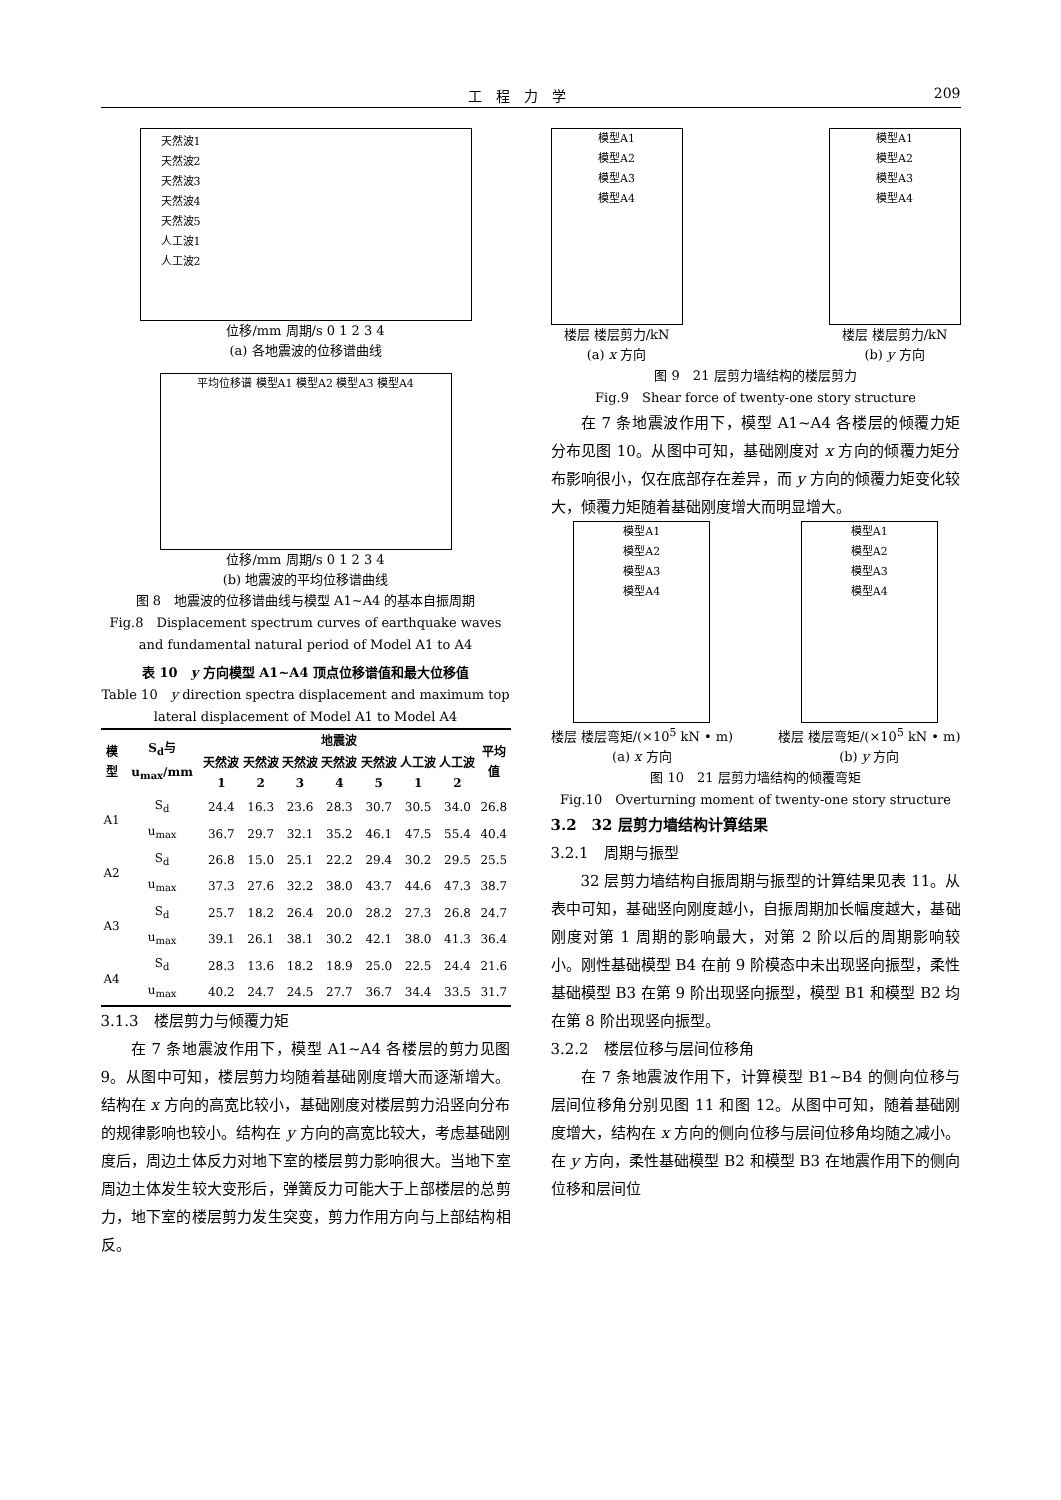工　程　力　学 209
天然波1
天然波2
天然波3
天然波4
天然波5
人工波1
人工波2
位移/mm 周期/s 0 1 2 3 4
(a) 各地震波的位移谱曲线
平均位移谱 模型A1 模型A2 模型A3 模型A4
位移/mm 周期/s 0 1 2 3 4
(b) 地震波的平均位移谱曲线
图 8　地震波的位移谱曲线与模型 A1~A4 的基本自振周期
Fig.8　Displacement spectrum curves of earthquake waves and fundamental natural period of Model A1 to A4
表 10　y 方向模型 A1~A4 顶点位移谱值和最大位移值
Table 10　y direction spectra displacement and maximum top lateral displacement of Model A1 to Model A4
| 模型 | S<sub>d</sub>与 u<sub>max</sub>/mm | 地震波 | | | | | | | 平均值 |
| --- | --- | --- | --- | --- | --- | --- | --- | --- | --- |
| | | 天然波 1 | 天然波 2 | 天然波 3 | 天然波 4 | 天然波 5 | 人工波 1 | 人工波 2 | |
| A1 | S<sub>d</sub> | 24.4 | 16.3 | 23.6 | 28.3 | 30.7 | 30.5 | 34.0 | 26.8 |
| | u<sub>max</sub> | 36.7 | 29.7 | 32.1 | 35.2 | 46.1 | 47.5 | 55.4 | 40.4 |
| A2 | S<sub>d</sub> | 26.8 | 15.0 | 25.1 | 22.2 | 29.4 | 30.2 | 29.5 | 25.5 |
| | u<sub>max</sub> | 37.3 | 27.6 | 32.2 | 38.0 | 43.7 | 44.6 | 47.3 | 38.7 |
| A3 | S<sub>d</sub> | 25.7 | 18.2 | 26.4 | 20.0 | 28.2 | 27.3 | 26.8 | 24.7 |
| | u<sub>max</sub> | 39.1 | 26.1 | 38.1 | 30.2 | 42.1 | 38.0 | 41.3 | 36.4 |
| A4 | S<sub>d</sub> | 28.3 | 13.6 | 18.2 | 18.9 | 25.0 | 22.5 | 24.4 | 21.6 |
| | u<sub>max</sub> | 40.2 | 24.7 | 24.5 | 27.7 | 36.7 | 34.4 | 33.5 | 31.7 |
3.1.3　楼层剪力与倾覆力矩
在 7 条地震波作用下，模型 A1~A4 各楼层的剪力见图 9。从图中可知，楼层剪力均随着基础刚度增大而逐渐增大。结构在 x 方向的高宽比较小，基础刚度对楼层剪力沿竖向分布的规律影响也较小。结构在 y 方向的高宽比较大，考虑基础刚度后，周边土体反力对地下室的楼层剪力影响很大。当地下室周边土体发生较大变形后，弹簧反力可能大于上部楼层的总剪力，地下室的楼层剪力发生突变，剪力作用方向与上部结构相反。
模型A1
模型A2
模型A3
模型A4
楼层 楼层剪力/kN
(a) x 方向
模型A1
模型A2
模型A3
模型A4
楼层 楼层剪力/kN
(b) y 方向
图 9　21 层剪力墙结构的楼层剪力
Fig.9　Shear force of twenty-one story structure
在 7 条地震波作用下，模型 A1~A4 各楼层的倾覆力矩分布见图 10。从图中可知，基础刚度对 x 方向的倾覆力矩分布影响很小，仅在底部存在差异，而 y 方向的倾覆力矩变化较大，倾覆力矩随着基础刚度增大而明显增大。
模型A1
模型A2
模型A3
模型A4
楼层 楼层弯矩/(×10<sup>5</sup> kN • m)
(a) x 方向
模型A1
模型A2
模型A3
模型A4
楼层 楼层弯矩/(×10<sup>5</sup> kN • m)
(b) y 方向
图 10　21 层剪力墙结构的倾覆弯矩
Fig.10　Overturning moment of twenty-one story structure
3.2　32 层剪力墙结构计算结果
3.2.1　周期与振型
32 层剪力墙结构自振周期与振型的计算结果见表 11。从表中可知，基础竖向刚度越小，自振周期加长幅度越大，基础刚度对第 1 周期的影响最大，对第 2 阶以后的周期影响较小。刚性基础模型 B4 在前 9 阶模态中未出现竖向振型，柔性基础模型 B3 在第 9 阶出现竖向振型，模型 B1 和模型 B2 均在第 8 阶出现竖向振型。
3.2.2　楼层位移与层间位移角
在 7 条地震波作用下，计算模型 B1~B4 的侧向位移与层间位移角分别见图 11 和图 12。从图中可知，随着基础刚度增大，结构在 x 方向的侧向位移与层间位移角均随之减小。在 y 方向，柔性基础模型 B2 和模型 B3 在地震作用下的侧向位移和层间位